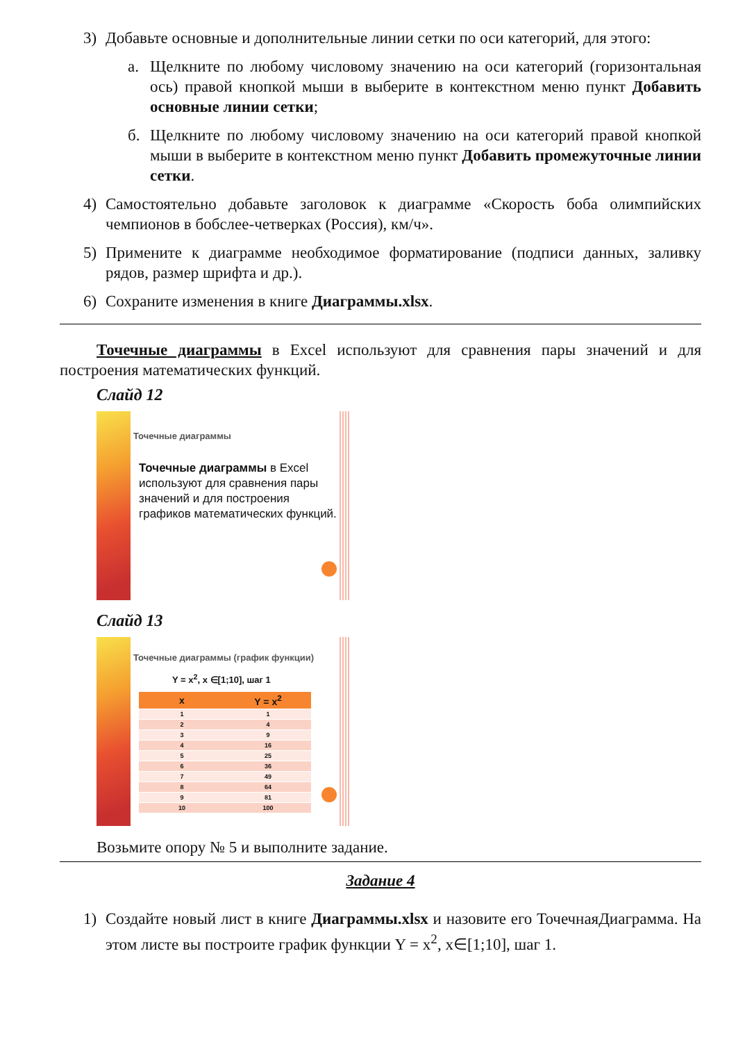3) Добавьте основные и дополнительные линии сетки по оси категорий, для этого:
а. Щелкните по любому числовому значению на оси категорий (горизонтальная ось) правой кнопкой мыши в выберите в контекстном меню пункт Добавить основные линии сетки;
б. Щелкните по любому числовому значению на оси категорий правой кнопкой мыши в выберите в контекстном меню пункт Добавить промежуточные линии сетки.
4) Самостоятельно добавьте заголовок к диаграмме «Скорость боба олимпийских чемпионов в бобслее-четверках (Россия), км/ч».
5) Примените к диаграмме необходимое форматирование (подписи данных, заливку рядов, размер шрифта и др.).
6) Сохраните изменения в книге Диаграммы.xlsx.
Точечные диаграммы в Excel используют для сравнения пары значений и для построения математических функций.
Слайд 12
Точечные диаграммы
Точечные диаграммы в Excel используют для сравнения пары значений и для построения графиков математических функций.
Слайд 13
Точечные диаграммы (график функции)
Y = x<sup>2</sup>, x ∈[1;10], шаг 1
| x | Y = x<sup>2</sup> |
| --- | --- |
| 1 | 1 |
| 2 | 4 |
| 3 | 9 |
| 4 | 16 |
| 5 | 25 |
| 6 | 36 |
| 7 | 49 |
| 8 | 64 |
| 9 | 81 |
| 10 | 100 |
Возьмите опору № 5 и выполните задание.
Задание 4
1) Создайте новый лист в книге Диаграммы.xlsx и назовите его ТочечнаяДиаграмма. На этом листе вы построите график функции Y = x<sup>2</sup>, x∈[1;10], шаг 1.